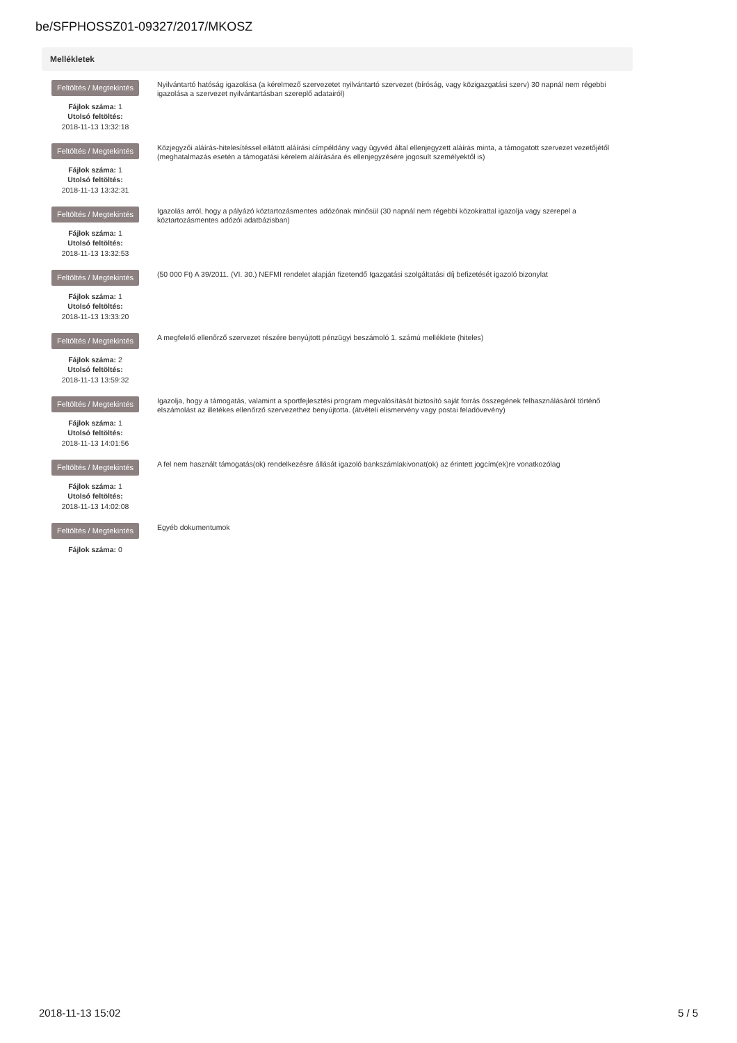be/SFPHOSSZ01-09327/2017/MKOSZ
Mellékletek
Feltöltés / Megtekintés
Fájlok száma: 1
Utolsó feltöltés:
2018-11-13 13:32:18
Nyilvántartó hatóság igazolása (a kérelmező szervezetet nyilvántartó szervezet (bíróság, vagy közigazgatási szerv) 30 napnál nem régebbi igazolása a szervezet nyilvántartásban szereplő adatairól)
Feltöltés / Megtekintés
Fájlok száma: 1
Utolsó feltöltés:
2018-11-13 13:32:31
Közjegyzői aláírás-hitelesítéssel ellátott aláírási címpéldány vagy ügyvéd által ellenjegyzett aláírás minta, a támogatott szervezet vezetőjétől (meghatalmazás esetén a támogatási kérelem aláírására és ellenjegyzésére jogosult személyektől is)
Feltöltés / Megtekintés
Fájlok száma: 1
Utolsó feltöltés:
2018-11-13 13:32:53
Igazolás arról, hogy a pályázó köztartozásmentes adózónak minősül (30 napnál nem régebbi közokirattal igazolja vagy szerepel a köztartozásmentes adózói adatbázisban)
Feltöltés / Megtekintés
Fájlok száma: 1
Utolsó feltöltés:
2018-11-13 13:33:20
(50 000 Ft) A 39/2011. (VI. 30.) NEFMI rendelet alapján fizetendő Igazgatási szolgáltatási díj befizetését igazoló bizonylat
Feltöltés / Megtekintés
Fájlok száma: 2
Utolsó feltöltés:
2018-11-13 13:59:32
A megfelelő ellenőrző szervezet részére benyújtott pénzügyi beszámoló 1. számú melléklete (hiteles)
Feltöltés / Megtekintés
Fájlok száma: 1
Utolsó feltöltés:
2018-11-13 14:01:56
Igazolja, hogy a támogatás, valamint a sportfejlesztési program megvalósítását biztosító saját forrás összegének felhasználásáról történő elszámolást az illetékes ellenőrző szervezethez benyújtotta. (átvételi elismervény vagy postai feladóvevény)
Feltöltés / Megtekintés
Fájlok száma: 1
Utolsó feltöltés:
2018-11-13 14:02:08
A fel nem használt támogatás(ok) rendelkezésre állását igazoló bankszámlakivonat(ok) az érintett jogcím(ek)re vonatkozólag
Feltöltés / Megtekintés
Fájlok száma: 0
Egyéb dokumentumok
2018-11-13 15:02 5 / 5